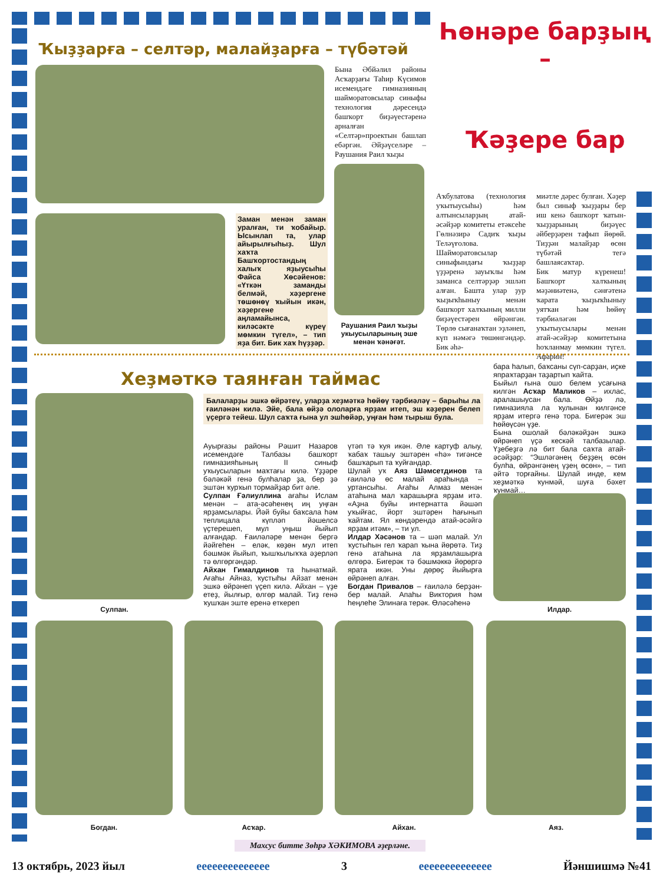Ҡыҙҙарға – селтәр, малайҙарға – түбәтәй
Һөнәре барҙың –
Ҡәҙере бар
Бына Әбйәлил районы Асҡарҙағы Таһир Күсимов исемендәге гимназияның шайморатовсылар синыфы технология дәресендә башҡорт биҙәүестәренә арналған «Селтәр»проектын башлап ебәргән. Әйҙәүселәре – Раушания Раил ҡыҙы
Раушания Раил ҡыҙы укыусыларының эше менән ҡәнәғәт.
Заман менән заман уралған, ти ҡобайыр. Ысынлап та, улар айырылғыһыҙ. Шул хаҡта Башҡортостандың халыҡ яҙыусыһы Файса Хөсәйенов: «Үткән заманды белмәй, хәҙергене төшөнөү ҡыйын икән, хәҙергене аңламайынса, киләсәкте күреү мөмкин түгел», – тип яҙа бит. Бик хаҡ һүҙҙәр.
Аҡбулатова (технология уҡытыусыһы) һәм алтынсыларҙың атай-әсәйҙәр комитеты етәксеһе Гөлнәзирә Садиҡ ҡыҙы Теләүғолова.
Шайморатовсылар синыфындағы ҡыҙҙар үҙҙәренә зауыҡлы һәм заманса селтәрҙәр эшләп алған. Башта улар ҙур ҡыҙыҡһыныу менән башҡорт халҡының милли биҙәүестәрен өйрәнгән. Төрлө сығанаҡтан эҙләнеп, күп нәмәгә төшөнгәндәр. Бик әһә-
миәтле дәрес булған. Хәҙер был синыф ҡыҙҙары бер иш кенә башҡорт ҡатын-ҡыҙҙарының биҙәүес әйберҙәрен тафып йөрөй. Тиҙҙән малайҙар өсөн түбәтәй тегә башлаясаҡтар.
Бик матур күренеш! Башҡорт халҡының мәҙәниәтенә, сәнғәтенә ҡарата ҡыҙыҡһыныу уятҡан һәм һөйөү тәрбиәләгән уҡытыусылары менән атай-әсәйҙәр комитетына һоҡланмау мөмкин түгел. Афарин!
Хеҙмәткә таянған таймас
бара һалып, баҡсаны сүп-сарҙан, иҫке япраҡтарҙан таҙартып ҡайта.
Быйыл ғына ошо белем усағына килгән Асҡар Маликов – ихлас, аралашыусан бала. Өйҙә лә, гимназияла ла ҡулынан килгәнсе ярҙам итергә генә тора. Бигерәк эш һөйөүсән үҙе.
Бына ошолай бәләкәйҙән эшкә өйрәнеп үҫә кескәй талбазылар. Үҙебеҙгә лә бит бала саҡта атай-әсәйҙәр: “Эшләгәнең беҙҙең өсөн булһа, өйрәнгәнең үҙең өсөн», – тип әйтә торғайны. Шулай инде, кем хеҙмәткә ҡунмәй, шуға бәхет ҡунмай…
Сулпан.
Балаларҙы эшкә өйрәтеү, уларҙа хеҙмәткә һөйөү тәрбиәләү – барыһы ла ғаиләнән килә. Эйе, бала өйҙә ололарға ярҙам итеп, эш кәҙерен белеп үҫергә тейеш. Шул саҡта ғына ул эшһөйәр, уңған һәм тырыш була.
Ауырғазы районы Рәшит Назаров исемендәге Талбазы башҡорт гимназияһының II синыф уҡыусыларын маҡтағы килә. Үҙҙәре бәләкәй генә булһалар ҙа, бер ҙә эштән ҡурҡып тормайҙар бит әле.
Сулпан Ғәлиуллина ағаһы Ислам менән – ата-әсәһенең иң уңған ярҙамсылары. Йәй буйы баҡсала һәм теплицала күпләп йәшелсә үҫтерешеп, мул уңыш йыйып алғандар. Ғаиләләре менән бергә йәйгеһен – еләк, көҙөн мул итеп бәшмәк йыйып, ҡышҡылыҡҡа әҙерләп тә өлгөргәндәр.
Айхан Гималдинов та һынатмай. Ағаһы Айназ, ҡустыһы Айзат менән эшкә өйрәнеп үҫеп килә. Айхан – үҙе етеҙ, йылғыр, өлгөр малай. Тиҙ генә ҡушҡан эште еренә еткереп
үтәп тә ҡуя икән. Әле картуф алыу, ҡабаҡ ташыу эштәрен «һә» тигәнсе башҡарып та ҡуйғандар.
Шулай уҡ Аяз Шәмсетдинов та ғаиләлә өс малай араһында – уртансыһы. Ағаһы Алмаз менән атаһына мал ҡарашырға ярҙам итә. «Аҙна буйы интернатта йәшәп уҡыйғас, йорт эштәрен һағынып ҡайтам. Ял көндәрендә атай-әсәйгә ярҙам итәм», – ти ул.
Илдар Хәсәнов та – шәп малай. Ул ҡустыһын гел ҡарап ҡына йөрөтә. Тиҙ генә атаһына ла ярҙамлашырға өлгөрә. Бигерәк тә бәшмәккә йөрөргә ярата икән. Уны дөрөҫ йыйырға өйрәнеп алған.
Богдан Привалов – ғаиләлә берҙән-бер малай. Апаһы Виктория һәм һеңлеһе Элинаға терәк. Өләсәһенә
Илдар.
Богдан. Асҡар. Айхан. Аяз.
Махсус битте Зөһрә ХӘКИМОВА әҙерләне.
13 октябрь, 2023 йыл ееееееееееееее 3 ееееееееееееее Йәншишмә №41